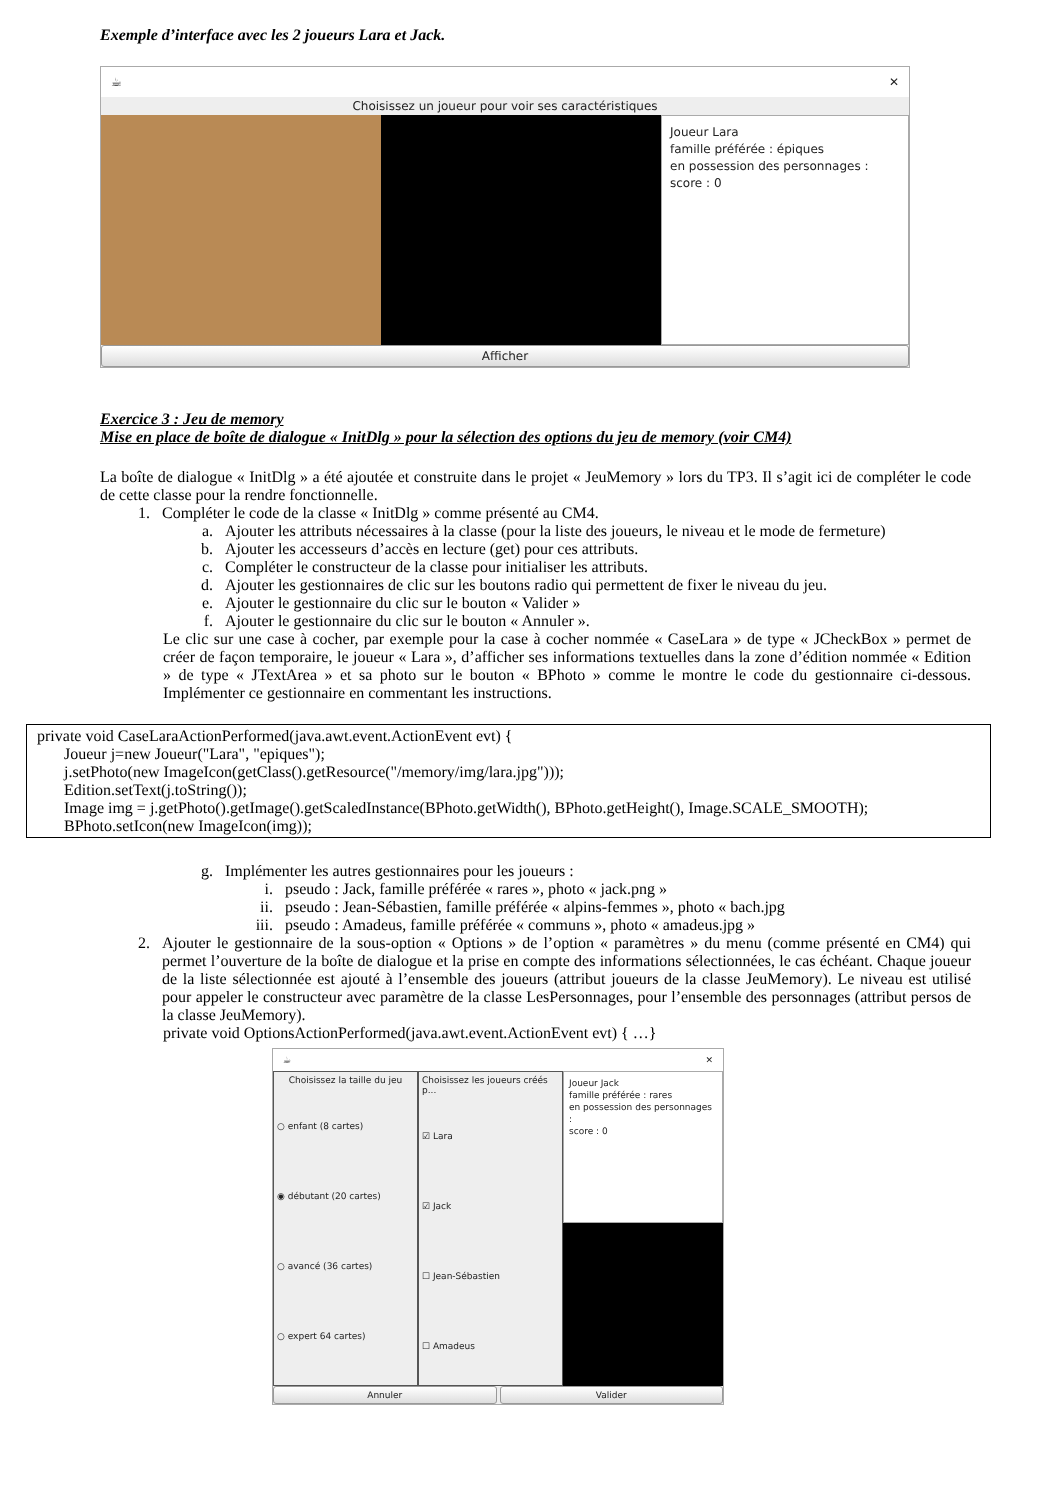Exemple d’interface avec les 2 joueurs Lara et Jack.
☕ ✕
Choisissez un joueur pour voir ses caractéristiques
Joueur Lara
famille préférée : épiques
en possession des personnages :
score : 0
Afficher
Exercice 3 : Jeu de memory
Mise en place de boîte de dialogue « InitDlg » pour la sélection des options du jeu de memory (voir CM4)
La boîte de dialogue « InitDlg » a été ajoutée et construite dans le projet « JeuMemory » lors du TP3. Il s’agit ici de compléter le code de cette classe pour la rendre fonctionnelle.
1. Compléter le code de la classe « InitDlg » comme présenté au CM4.
a. Ajouter les attributs nécessaires à la classe (pour la liste des joueurs, le niveau et le mode de fermeture)
b. Ajouter les accesseurs d’accès en lecture (get) pour ces attributs.
c. Compléter le constructeur de la classe pour initialiser les attributs.
d. Ajouter les gestionnaires de clic sur les boutons radio qui permettent de fixer le niveau du jeu.
e. Ajouter le gestionnaire du clic sur le bouton « Valider »
f. Ajouter le gestionnaire du clic sur le bouton « Annuler ».
Le clic sur une case à cocher, par exemple pour la case à cocher nommée « CaseLara » de type « JCheckBox » permet de créer de façon temporaire, le joueur « Lara », d’afficher ses informations textuelles dans la zone d’édition nommée « Edition » de type « JTextArea » et sa photo sur le bouton « BPhoto » comme le montre le code du gestionnaire ci-dessous. Implémenter ce gestionnaire en commentant les instructions.
private void CaseLaraActionPerformed(java.awt.event.ActionEvent evt) {
Joueur j=new Joueur("Lara", "epiques");
j.setPhoto(new ImageIcon(getClass().getResource("/memory/img/lara.jpg")));
Edition.setText(j.toString());
Image img = j.getPhoto().getImage().getScaledInstance(BPhoto.getWidth(), BPhoto.getHeight(), Image.SCALE_SMOOTH);
BPhoto.setIcon(new ImageIcon(img));
g. Implémenter les autres gestionnaires pour les joueurs :
i. pseudo : Jack, famille préférée « rares », photo « jack.png »
ii. pseudo : Jean-Sébastien, famille préférée « alpins-femmes », photo « bach.jpg
iii. pseudo : Amadeus, famille préférée « communs », photo « amadeus.jpg »
2. Ajouter le gestionnaire de la sous-option « Options » de l’option « paramètres » du menu (comme présenté en CM4) qui permet l’ouverture de la boîte de dialogue et la prise en compte des informations sélectionnées, le cas échéant. Chaque joueur de la liste sélectionnée est ajouté à l’ensemble des joueurs (attribut joueurs de la classe JeuMemory). Le niveau est utilisé pour appeler le constructeur avec paramètre de la classe LesPersonnages, pour l’ensemble des personnages (attribut persos de la classe JeuMemory).
private void OptionsActionPerformed(java.awt.event.ActionEvent evt) { …}
☕ ✕
Choisissez la taille du jeu
○ enfant (8 cartes)
◉ débutant (20 cartes)
○ avancé (36 cartes)
○ expert 64 cartes)
Choisissez les joueurs créés p...
☑ Lara
☑ Jack
☐ Jean-Sébastien
☐ Amadeus
Joueur Jack
famille préférée : rares
en possession des personnages :
score : 0
Annuler Valider